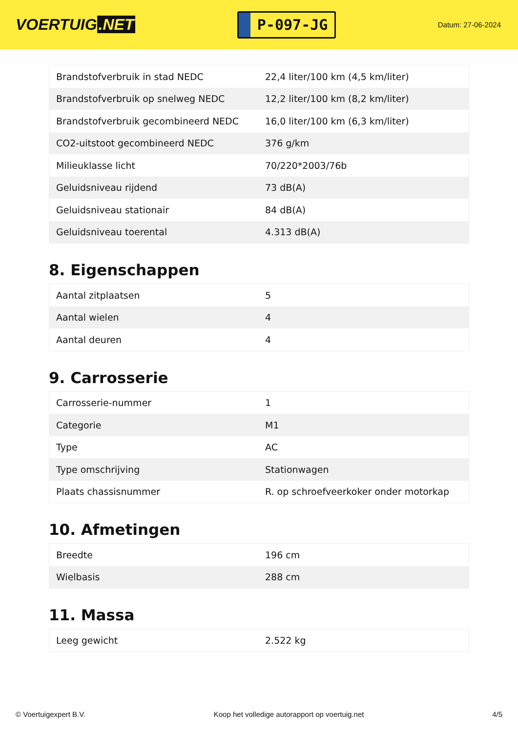VOERTUIG.NET
P-097-JG
Datum: 27-06-2024
| Brandstofverbruik in stad NEDC | 22,4 liter/100 km (4,5 km/liter) |
| Brandstofverbruik op snelweg NEDC | 12,2 liter/100 km (8,2 km/liter) |
| Brandstofverbruik gecombineerd NEDC | 16,0 liter/100 km (6,3 km/liter) |
| CO2-uitstoot gecombineerd NEDC | 376 g/km |
| Milieuklasse licht | 70/220*2003/76b |
| Geluidsniveau rijdend | 73 dB(A) |
| Geluidsniveau stationair | 84 dB(A) |
| Geluidsniveau toerental | 4.313 dB(A) |
8. Eigenschappen
| Aantal zitplaatsen | 5 |
| Aantal wielen | 4 |
| Aantal deuren | 4 |
9. Carrosserie
| Carrosserie-nummer | 1 |
| Categorie | M1 |
| Type | AC |
| Type omschrijving | Stationwagen |
| Plaats chassisnummer | R. op schroefveerkoker onder motorkap |
10. Afmetingen
| Breedte | 196 cm |
| Wielbasis | 288 cm |
11. Massa
| Leeg gewicht | 2.522 kg |
© Voertuigexpert B.V. Koop het volledige autorapport op voertuig.net 4/5